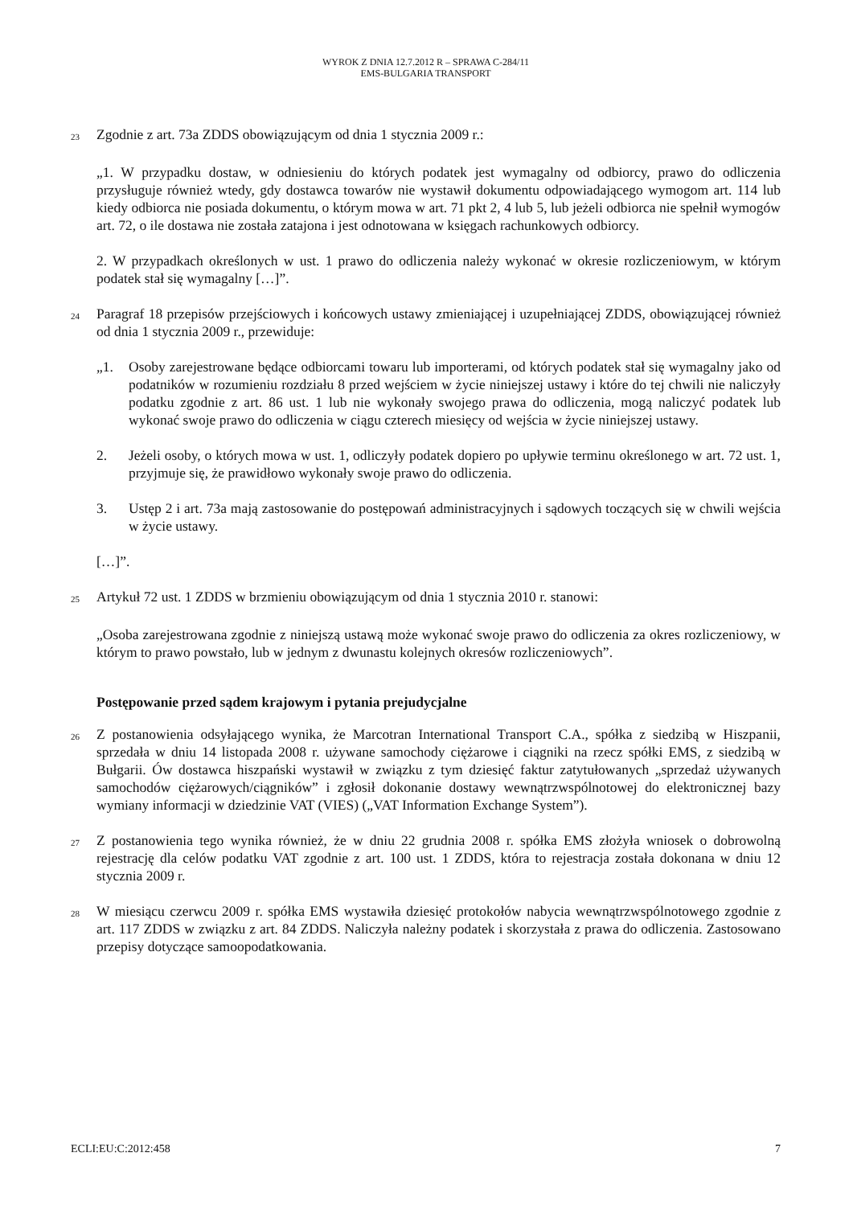WYROK Z DNIA 12.7.2012 R – SPRAWA C-284/11
EMS-BULGARIA TRANSPORT
23
Zgodnie z art. 73a ZDDS obowiązującym od dnia 1 stycznia 2009 r.:
„1. W przypadku dostaw, w odniesieniu do których podatek jest wymagalny od odbiorcy, prawo do odliczenia przysługuje również wtedy, gdy dostawca towarów nie wystawił dokumentu odpowiadającego wymogom art. 114 lub kiedy odbiorca nie posiada dokumentu, o którym mowa w art. 71 pkt 2, 4 lub 5, lub jeżeli odbiorca nie spełnił wymogów art. 72, o ile dostawa nie została zatajona i jest odnotowana w księgach rachunkowych odbiorcy.
2. W przypadkach określonych w ust. 1 prawo do odliczenia należy wykonać w okresie rozliczeniowym, w którym podatek stał się wymagalny […]”.
24
Paragraf 18 przepisów przejściowych i końcowych ustawy zmieniającej i uzupełniającej ZDDS, obowiązującej również od dnia 1 stycznia 2009 r., przewiduje:
„1. Osoby zarejestrowane będące odbiorcami towaru lub importerami, od których podatek stał się wymagalny jako od podatników w rozumieniu rozdziału 8 przed wejściem w życie niniejszej ustawy i które do tej chwili nie naliczyły podatku zgodnie z art. 86 ust. 1 lub nie wykonały swojego prawa do odliczenia, mogą naliczyć podatek lub wykonać swoje prawo do odliczenia w ciągu czterech miesięcy od wejścia w życie niniejszej ustawy.
2. Jeżeli osoby, o których mowa w ust. 1, odliczyły podatek dopiero po upływie terminu określonego w art. 72 ust. 1, przyjmuje się, że prawidłowo wykonały swoje prawo do odliczenia.
3. Ustęp 2 i art. 73a mają zastosowanie do postępowań administracyjnych i sądowych toczących się w chwili wejścia w życie ustawy.
[…]”.
25
Artykuł 72 ust. 1 ZDDS w brzmieniu obowiązującym od dnia 1 stycznia 2010 r. stanowi:
„Osoba zarejestrowana zgodnie z niniejszą ustawą może wykonać swoje prawo do odliczenia za okres rozliczeniowy, w którym to prawo powstało, lub w jednym z dwunastu kolejnych okresów rozliczeniowych”.
Postępowanie przed sądem krajowym i pytania prejudycjalne
26
Z postanowienia odsyłającego wynika, że Marcotran International Transport C.A., spółka z siedzibą w Hiszpanii, sprzedała w dniu 14 listopada 2008 r. używane samochody ciężarowe i ciągniki na rzecz spółki EMS, z siedzibą w Bułgarii. Ów dostawca hiszpański wystawił w związku z tym dziesięć faktur zatytułowanych „sprzedaż używanych samochodów ciężarowych/ciągników” i zgłosił dokonanie dostawy wewnątrzwspólnotowej do elektronicznej bazy wymiany informacji w dziedzinie VAT (VIES) („VAT Information Exchange System”).
27
Z postanowienia tego wynika również, że w dniu 22 grudnia 2008 r. spółka EMS złożyła wniosek o dobrowolną rejestrację dla celów podatku VAT zgodnie z art. 100 ust. 1 ZDDS, która to rejestracja została dokonana w dniu 12 stycznia 2009 r.
28
W miesiącu czerwcu 2009 r. spółka EMS wystawiła dziesięć protokołów nabycia wewnątrzwspólnotowego zgodnie z art. 117 ZDDS w związku z art. 84 ZDDS. Naliczyła należny podatek i skorzystała z prawa do odliczenia. Zastosowano przepisy dotyczące samoopodatkowania.
ECLI:EU:C:2012:458 7